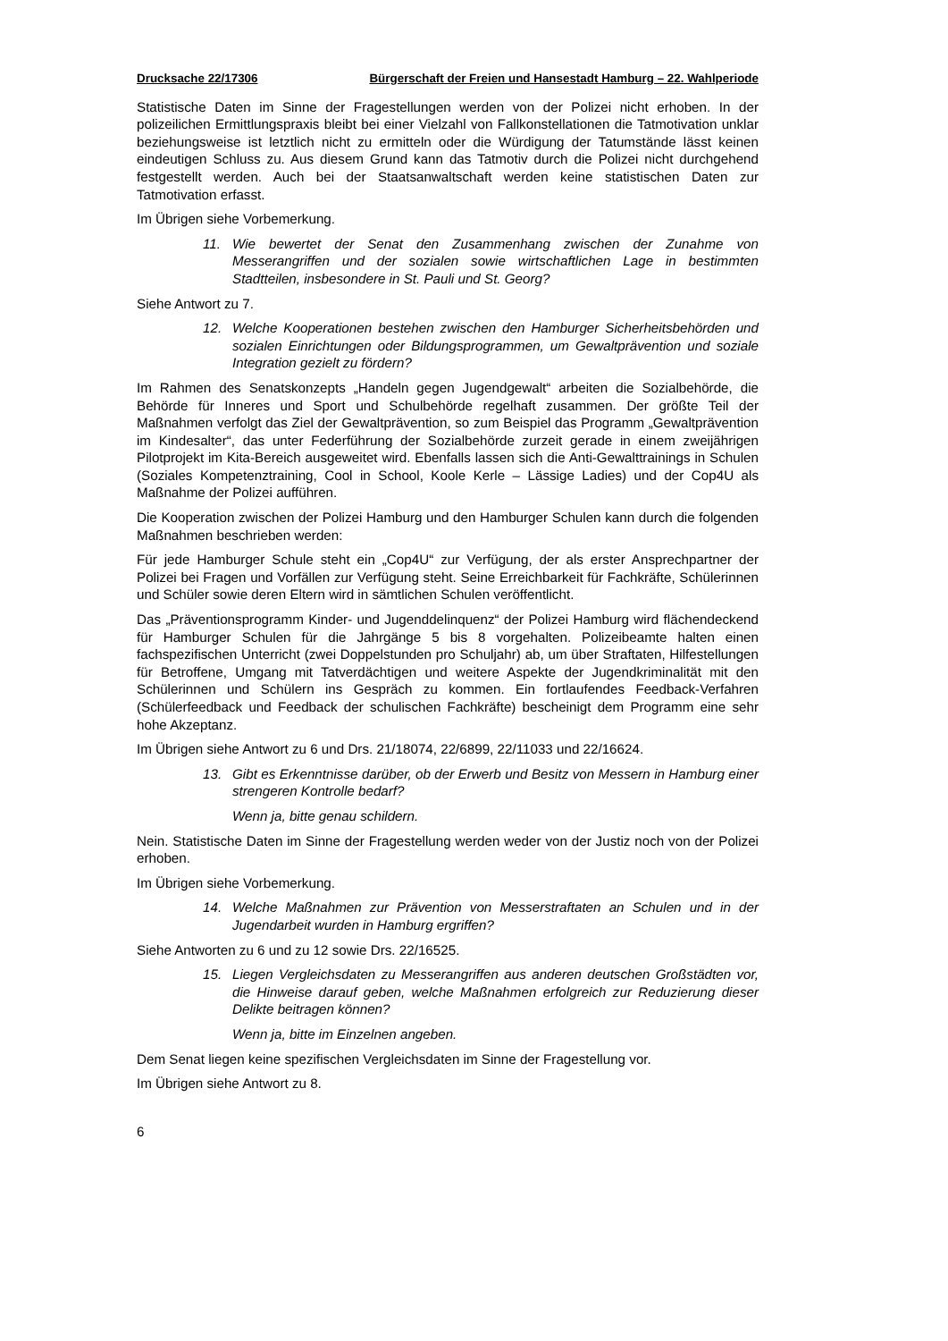Drucksache 22/17306 Bürgerschaft der Freien und Hansestadt Hamburg – 22. Wahlperiode
Statistische Daten im Sinne der Fragestellungen werden von der Polizei nicht erhoben. In der polizeilichen Ermittlungspraxis bleibt bei einer Vielzahl von Fallkonstellationen die Tatmotivation unklar beziehungsweise ist letztlich nicht zu ermitteln oder die Würdigung der Tatumstände lässt keinen eindeutigen Schluss zu. Aus diesem Grund kann das Tatmotiv durch die Polizei nicht durchgehend festgestellt werden. Auch bei der Staatsanwaltschaft werden keine statistischen Daten zur Tatmotivation erfasst.
Im Übrigen siehe Vorbemerkung.
11. Wie bewertet der Senat den Zusammenhang zwischen der Zunahme von Messerangriffen und der sozialen sowie wirtschaftlichen Lage in bestimmten Stadtteilen, insbesondere in St. Pauli und St. Georg?
Siehe Antwort zu 7.
12. Welche Kooperationen bestehen zwischen den Hamburger Sicherheitsbehörden und sozialen Einrichtungen oder Bildungsprogrammen, um Gewaltprävention und soziale Integration gezielt zu fördern?
Im Rahmen des Senatskonzepts „Handeln gegen Jugendgewalt“ arbeiten die Sozialbehörde, die Behörde für Inneres und Sport und Schulbehörde regelhaft zusammen. Der größte Teil der Maßnahmen verfolgt das Ziel der Gewaltprävention, so zum Beispiel das Programm „Gewaltprävention im Kindesalter“, das unter Federführung der Sozialbehörde zurzeit gerade in einem zweijährigen Pilotprojekt im Kita-Bereich ausgeweitet wird. Ebenfalls lassen sich die Anti-Gewalttrainings in Schulen (Soziales Kompetenztraining, Cool in School, Koole Kerle – Lässige Ladies) und der Cop4U als Maßnahme der Polizei aufführen.
Die Kooperation zwischen der Polizei Hamburg und den Hamburger Schulen kann durch die folgenden Maßnahmen beschrieben werden:
Für jede Hamburger Schule steht ein „Cop4U“ zur Verfügung, der als erster Ansprechpartner der Polizei bei Fragen und Vorfällen zur Verfügung steht. Seine Erreichbarkeit für Fachkräfte, Schülerinnen und Schüler sowie deren Eltern wird in sämtlichen Schulen veröffentlicht.
Das „Präventionsprogramm Kinder- und Jugenddelinquenz“ der Polizei Hamburg wird flächendeckend für Hamburger Schulen für die Jahrgänge 5 bis 8 vorgehalten. Polizeibeamte halten einen fachspezifischen Unterricht (zwei Doppelstunden pro Schuljahr) ab, um über Straftaten, Hilfestellungen für Betroffene, Umgang mit Tatverdächtigen und weitere Aspekte der Jugendkriminalität mit den Schülerinnen und Schülern ins Gespräch zu kommen. Ein fortlaufendes Feedback-Verfahren (Schülerfeedback und Feedback der schulischen Fachkräfte) bescheinigt dem Programm eine sehr hohe Akzeptanz.
Im Übrigen siehe Antwort zu 6 und Drs. 21/18074, 22/6899, 22/11033 und 22/16624.
13. Gibt es Erkenntnisse darüber, ob der Erwerb und Besitz von Messern in Hamburg einer strengeren Kontrolle bedarf?
Wenn ja, bitte genau schildern.
Nein. Statistische Daten im Sinne der Fragestellung werden weder von der Justiz noch von der Polizei erhoben.
Im Übrigen siehe Vorbemerkung.
14. Welche Maßnahmen zur Prävention von Messerstraftaten an Schulen und in der Jugendarbeit wurden in Hamburg ergriffen?
Siehe Antworten zu 6 und zu 12 sowie Drs. 22/16525.
15. Liegen Vergleichsdaten zu Messerangriffen aus anderen deutschen Großstädten vor, die Hinweise darauf geben, welche Maßnahmen erfolgreich zur Reduzierung dieser Delikte beitragen können?
Wenn ja, bitte im Einzelnen angeben.
Dem Senat liegen keine spezifischen Vergleichsdaten im Sinne der Fragestellung vor.
Im Übrigen siehe Antwort zu 8.
6